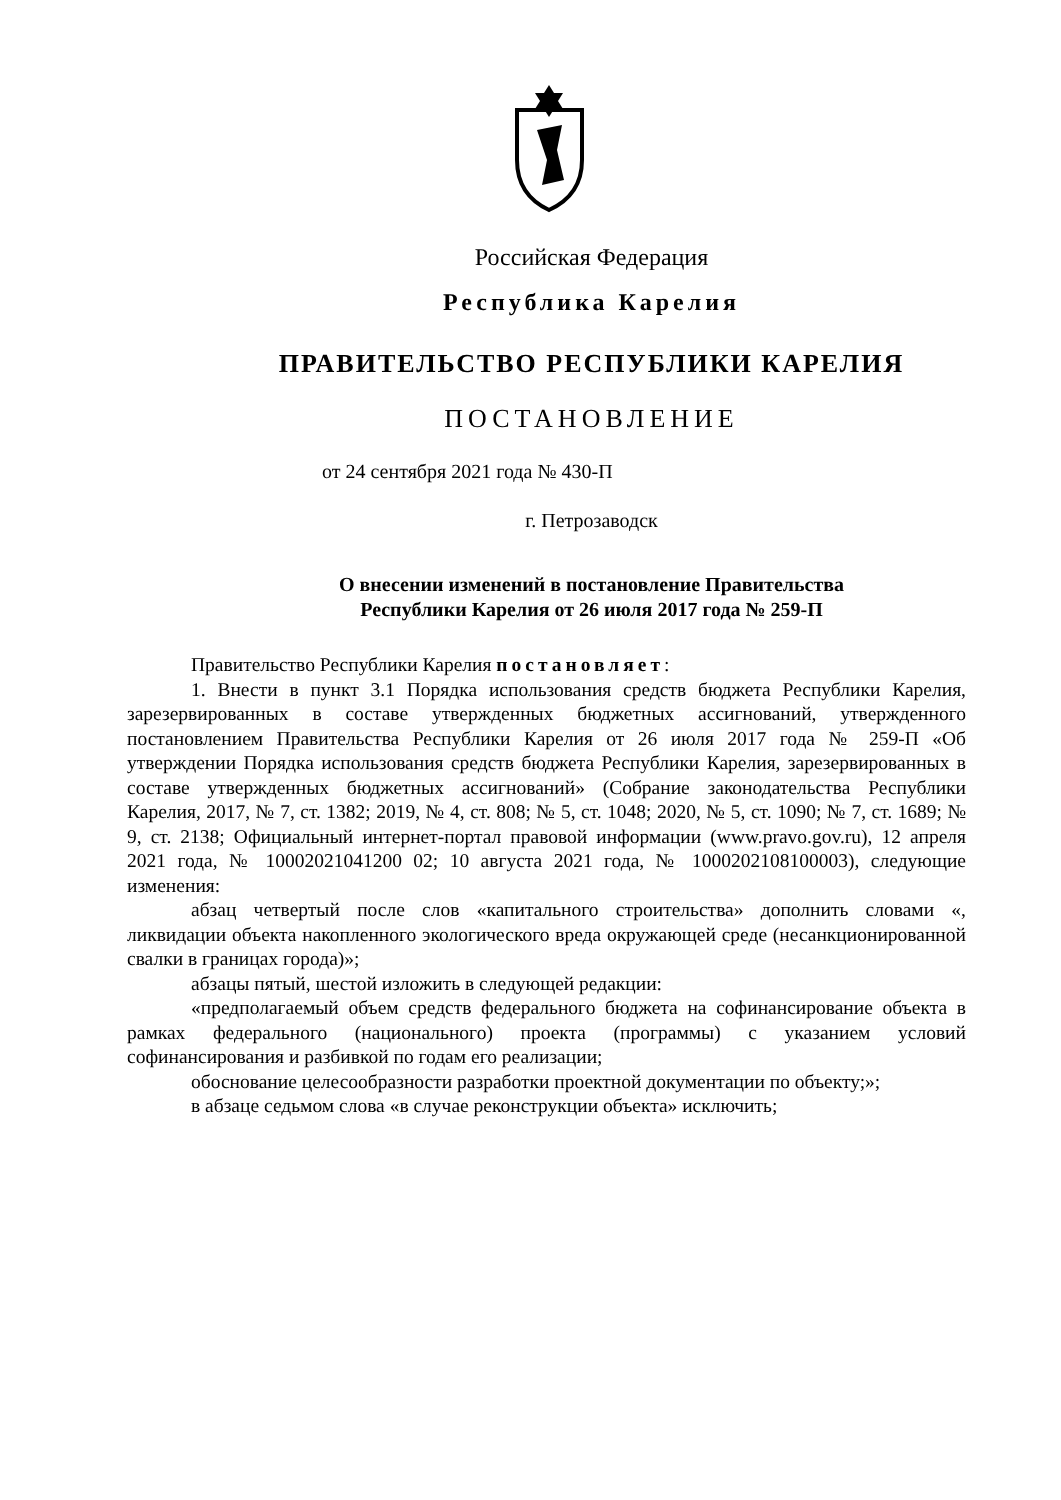Российская Федерация
Республика Карелия
ПРАВИТЕЛЬСТВО РЕСПУБЛИКИ КАРЕЛИЯ
ПОСТАНОВЛЕНИЕ
от 24 сентября 2021 года № 430-П
г. Петрозаводск
О внесении изменений в постановление Правительства
Республики Карелия от 26 июля 2017 года № 259-П
Правительство Республики Карелия постановляет:
1. Внести в пункт 3.1 Порядка использования средств бюджета Республики Карелия, зарезервированных в составе утвержденных бюджетных ассигнований, утвержденного постановлением Правительства Республики Карелия от 26 июля 2017 года № 259-П «Об утверждении Порядка использования средств бюджета Республики Карелия, зарезервированных в составе утвержденных бюджетных ассигнований» (Собрание законодательства Республики Карелия, 2017, № 7, ст. 1382; 2019, № 4, ст. 808; № 5, ст. 1048; 2020, № 5, ст. 1090; № 7, ст. 1689; № 9, ст. 2138; Официальный интернет-портал правовой информации (www.pravo.gov.ru), 12 апреля 2021 года, № 10002021041200 02; 10 августа 2021 года, № 1000202108100003), следующие изменения:
абзац четвертый после слов «капитального строительства» дополнить словами «, ликвидации объекта накопленного экологического вреда окружающей среде (несанкционированной свалки в границах города)»;
абзацы пятый, шестой изложить в следующей редакции:
«предполагаемый объем средств федерального бюджета на софинансирование объекта в рамках федерального (национального) проекта (программы) с указанием условий софинансирования и разбивкой по годам его реализации;
обоснование целесообразности разработки проектной документации по объекту;»;
в абзаце седьмом слова «в случае реконструкции объекта» исключить;